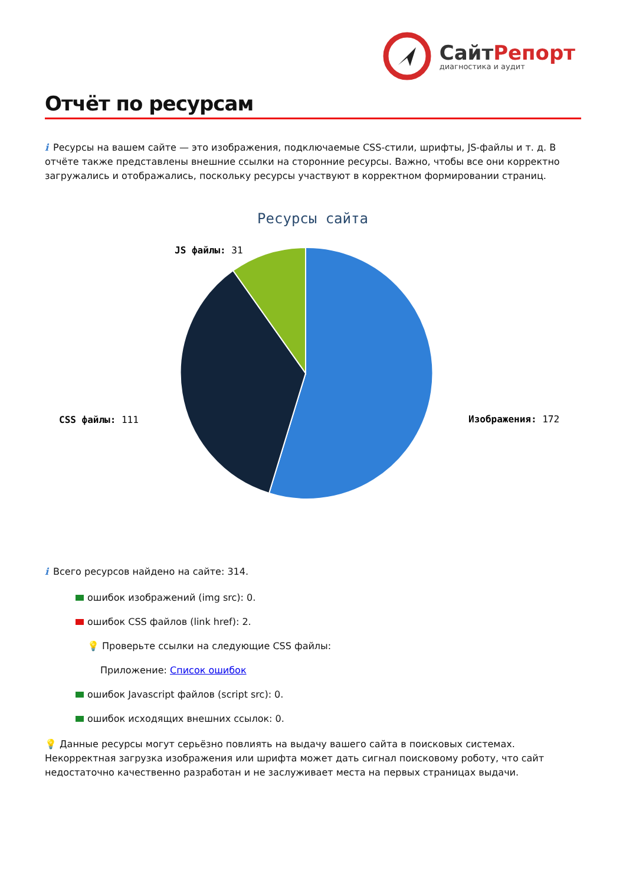СайтРепорт
диагностика и аудит
Отчёт по ресурсам
i Ресурсы на вашем сайте — это изображения, подключаемые CSS-стили, шрифты, JS-файлы и т. д. В отчёте также представлены внешние ссылки на сторонние ресурсы. Важно, чтобы все они корректно загружались и отображались, поскольку ресурсы участвуют в корректном формировании страниц.
Ресурсы сайта
JS файлы: 31
CSS файлы: 111
Изображения: 172
i Всего ресурсов найдено на сайте: 314.
ошибок изображений (img src): 0.
ошибок CSS файлов (link href): 2.
💡 Проверьте ссылки на следующие CSS файлы:
Приложение: Список ошибок
ошибок Javascript файлов (script src): 0.
ошибок исходящих внешних ссылок: 0.
💡 Данные ресурсы могут серьёзно повлиять на выдачу вашего сайта в поисковых системах. Некорректная загрузка изображения или шрифта может дать сигнал поисковому роботу, что сайт недостаточно качественно разработан и не заслуживает места на первых страницах выдачи.